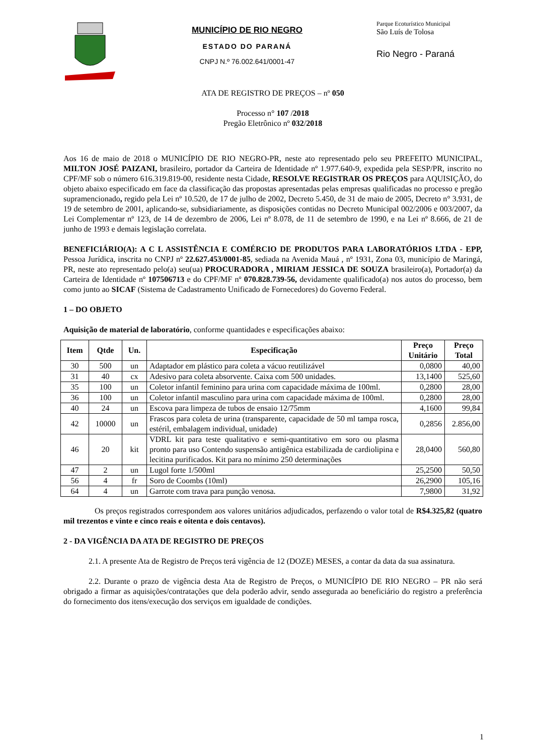MUNICÍPIO DE RIO NEGRO
ESTADO DO PARANÁ
CNPJ N.º 76.002.641/0001-47
Parque Ecoturístico Municipal
São Luís de Tolosa
Rio Negro - Paraná
ATA DE REGISTRO DE PREÇOS – nº 050
Processo n° 107 /2018
Pregão Eletrônico nº 032/2018
Aos 16 de maio de 2018 o MUNICÍPIO DE RIO NEGRO-PR, neste ato representado pelo seu PREFEITO MUNICIPAL, MILTON JOSÉ PAIZANI, brasileiro, portador da Carteira de Identidade nº 1.977.640-9, expedida pela SESP/PR, inscrito no CPF/MF sob o número 616.319.819-00, residente nesta Cidade, RESOLVE REGISTRAR OS PREÇOS para AQUISIÇÃO, do objeto abaixo especificado em face da classificação das propostas apresentadas pelas empresas qualificadas no processo e pregão supramencionado, regido pela Lei nº 10.520, de 17 de julho de 2002, Decreto 5.450, de 31 de maio de 2005, Decreto n° 3.931, de 19 de setembro de 2001, aplicando-se, subsidiariamente, as disposições contidas no Decreto Municipal 002/2006 e 003/2007, da Lei Complementar nº 123, de 14 de dezembro de 2006, Lei nº 8.078, de 11 de setembro de 1990, e na Lei nº 8.666, de 21 de junho de 1993 e demais legislação correlata.
BENEFICIÁRIO(A): A C L ASSISTÊNCIA E COMÉRCIO DE PRODUTOS PARA LABORATÓRIOS LTDA - EPP, Pessoa Jurídica, inscrita no CNPJ nº 22.627.453/0001-85, sediada na Avenida Mauá , nº 1931, Zona 03, município de Maringá, PR, neste ato representado pelo(a) seu(ua) PROCURADORA , MIRIAM JESSICA DE SOUZA brasileiro(a), Portador(a) da Carteira de Identidade nº 107506713 e do CPF/MF nº 070.828.739-56, devidamente qualificado(a) nos autos do processo, bem como junto ao SICAF (Sistema de Cadastramento Unificado de Fornecedores) do Governo Federal.
1 – DO OBJETO
Aquisição de material de laboratório, conforme quantidades e especificações abaixo:
| Item | Qtde | Un. | Especificação | Preço Unitário | Preço Total |
| --- | --- | --- | --- | --- | --- |
| 30 | 500 | un | Adaptador em plástico para coleta a vácuo reutilizável | 0,0800 | 40,00 |
| 31 | 40 | cx | Adesivo para coleta absorvente. Caixa com 500 unidades. | 13,1400 | 525,60 |
| 35 | 100 | un | Coletor infantil feminino para urina com capacidade máxima de 100ml. | 0,2800 | 28,00 |
| 36 | 100 | un | Coletor infantil masculino para urina com capacidade máxima de 100ml. | 0,2800 | 28,00 |
| 40 | 24 | un | Escova para limpeza de tubos de ensaio 12/75mm | 4,1600 | 99,84 |
| 42 | 10000 | un | Frascos para coleta de urina (transparente, capacidade de 50 ml tampa rosca, estéril, embalagem individual, unidade) | 0,2856 | 2.856,00 |
| 46 | 20 | kit | VDRL kit para teste qualitativo e semi-quantitativo em soro ou plasma pronto para uso Contendo suspensão antigênica estabilizada de cardiolipina e lecitina purificados. Kit para no mínimo 250 determinações | 28,0400 | 560,80 |
| 47 | 2 | un | Lugol forte 1/500ml | 25,2500 | 50,50 |
| 56 | 4 | fr | Soro de Coombs (10ml) | 26,2900 | 105,16 |
| 64 | 4 | un | Garrote com trava para punção venosa. | 7,9800 | 31,92 |
Os preços registrados correspondem aos valores unitários adjudicados, perfazendo o valor total de R$4.325,82 (quatro mil trezentos e vinte e cinco reais e oitenta e dois centavos).
2 - DA VIGÊNCIA DA ATA DE REGISTRO DE PREÇOS
2.1. A presente Ata de Registro de Preços terá vigência de 12 (DOZE) MESES, a contar da data da sua assinatura.
2.2. Durante o prazo de vigência desta Ata de Registro de Preços, o MUNICÍPIO DE RIO NEGRO – PR não será obrigado a firmar as aquisições/contratações que dela poderão advir, sendo assegurada ao beneficiário do registro a preferência do fornecimento dos itens/execução dos serviços em igualdade de condições.
1